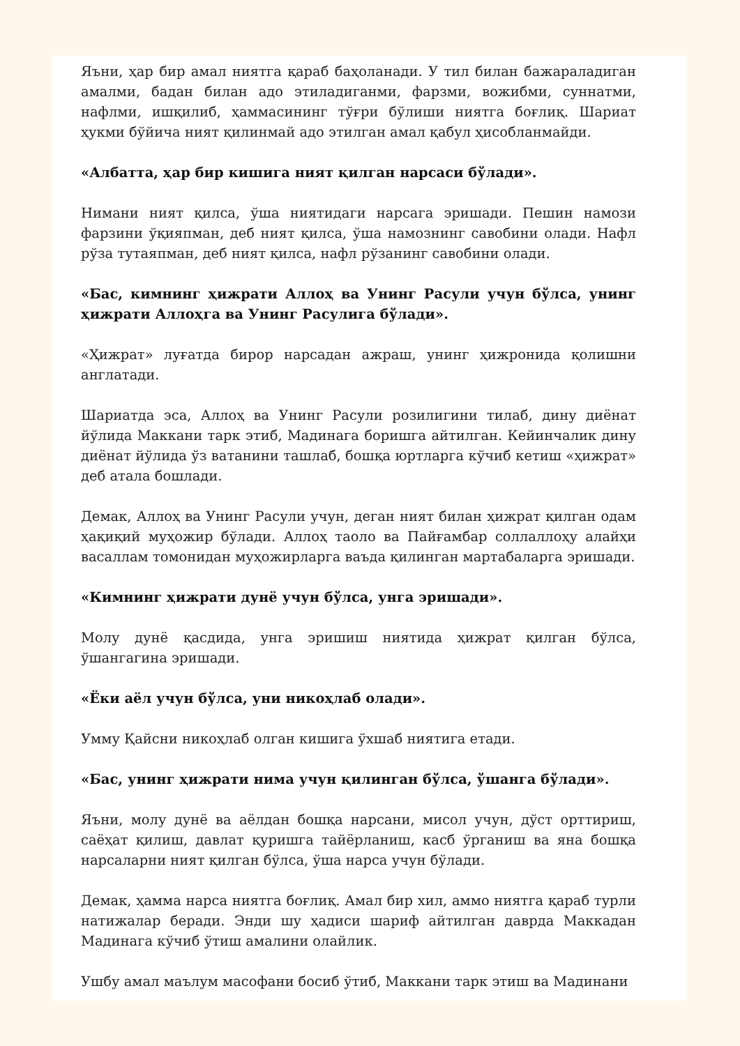Яъни, ҳар бир амал ниятга қараб баҳоланади. У тил билан бажараладиган амалми, бадан билан адо этиладиганми, фарзми, вожибми, суннатми, нафлми, ишқилиб, ҳаммасининг тўғри бўлиши ниятга боғлиқ. Шариат ҳукми бўйича ният қилинмай адо этилган амал қабул ҳисобланмайди.
«Албатта, ҳар бир кишига ният қилган нарсаси бўлади».
Нимани ният қилса, ўша ниятидаги нарсага эришади. Пешин намози фарзини ўқияпман, деб ният қилса, ўша намознинг савобини олади. Нафл рўза тутаяпман, деб ният қилса, нафл рўзанинг савобини олади.
«Бас, кимнинг ҳижрати Аллоҳ ва Унинг Расули учун бўлса, унинг ҳижрати Аллоҳга ва Унинг Расулига бўлади».
«Ҳижрат» луғатда бирор нарсадан ажраш, унинг ҳижронида қолишни англатади.
Шариатда эса, Аллоҳ ва Унинг Расули розилигини тилаб, дину диёнат йўлида Маккани тарк этиб, Мадинага боришга айтилган. Кейинчалик дину диёнат йўлида ўз ватанини ташлаб, бошқа юртларга кўчиб кетиш «ҳижрат» деб атала бошлади.
Демак, Аллоҳ ва Унинг Расули учун, деган ният билан ҳижрат қилган одам ҳақиқий муҳожир бўлади. Аллоҳ таоло ва Пайғамбар соллаллоҳу алайҳи васаллам томонидан муҳожирларга ваъда қилинган мартабаларга эришади.
«Кимнинг ҳижрати дунё учун бўлса, унга эришади».
Молу дунё қасдида, унга эришиш ниятида ҳижрат қилган бўлса, ўшангагина эришади.
«Ёки аёл учун бўлса, уни никоҳлаб олади».
Умму Қайсни никоҳлаб олган кишига ўхшаб ниятига етади.
«Бас, унинг ҳижрати нима учун қилинган бўлса, ўшанга бўлади».
Яъни, молу дунё ва аёлдан бошқа нарсани, мисол учун, дўст орттириш, саёҳат қилиш, давлат қуришга тайёрланиш, касб ўрганиш ва яна бошқа нарсаларни ният қилган бўлса, ўша нарса учун бўлади.
Демак, ҳамма нарса ниятга боғлиқ. Амал бир хил, аммо ниятга қараб турли натижалар беради. Энди шу ҳадиси шариф айтилган даврда Маккадан Мадинага кўчиб ўтиш амалини олайлик.
Ушбу амал маълум масофани босиб ўтиб, Маккани тарк этиш ва Мадинани